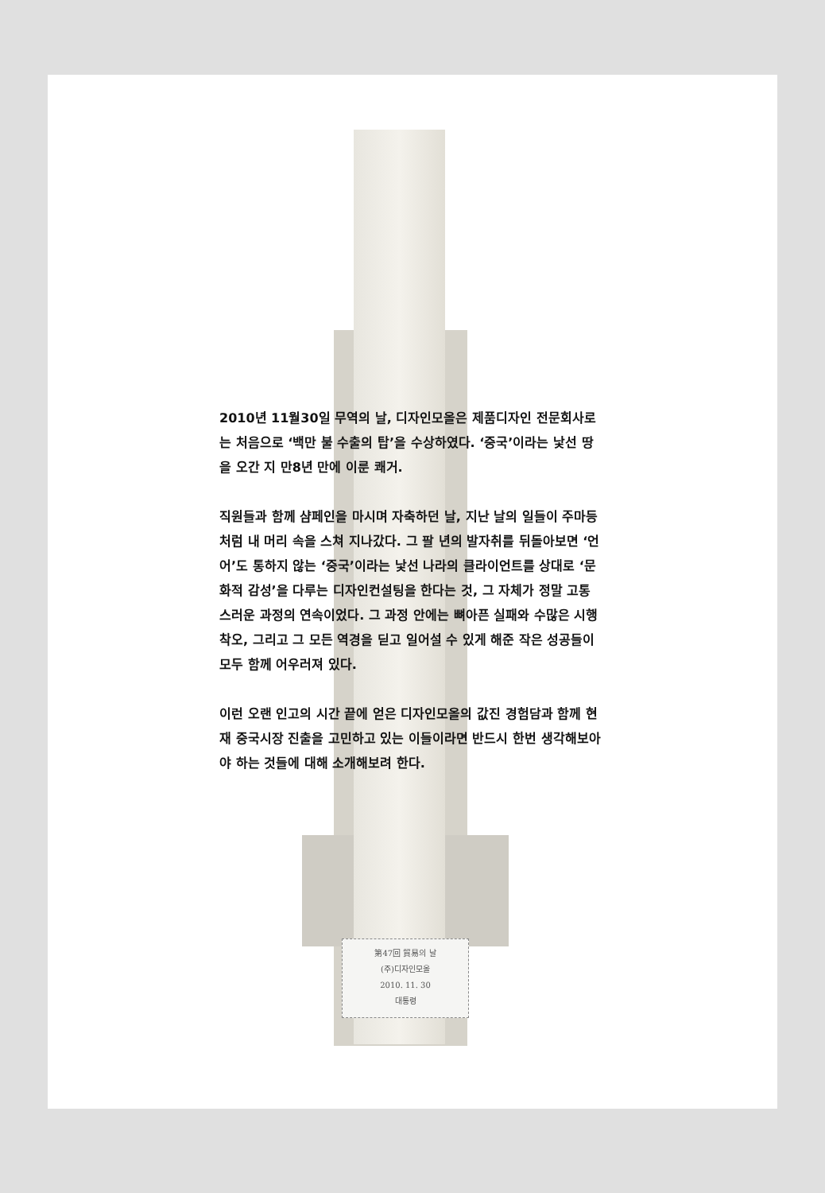第47回 貿易의 날
(주)디자인모올
2010. 11. 30
대통령
2010년 11월30일 무역의 날, 디자인모올은 제품디자인 전문회사로는 처음으로 ‘백만 불 수출의 탑’을 수상하였다. ‘중국’이라는 낯선 땅을 오간 지 만8년 만에 이룬 쾌거.
직원들과 함께 샴페인을 마시며 자축하던 날, 지난 날의 일들이 주마등처럼 내 머리 속을 스쳐 지나갔다. 그 팔 년의 발자취를 뒤돌아보면 ‘언어’도 통하지 않는 ‘중국’이라는 낯선 나라의 클라이언트를 상대로 ‘문화적 감성’을 다루는 디자인컨설팅을 한다는 것, 그 자체가 정말 고통스러운 과정의 연속이었다. 그 과정 안에는 뼈아픈 실패와 수많은 시행착오, 그리고 그 모든 역경을 딛고 일어설 수 있게 해준 작은 성공들이 모두 함께 어우러져 있다.
이런 오랜 인고의 시간 끝에 얻은 디자인모올의 값진 경험담과 함께 현재 중국시장 진출을 고민하고 있는 이들이라면 반드시 한번 생각해보아야 하는 것들에 대해 소개해보려 한다.